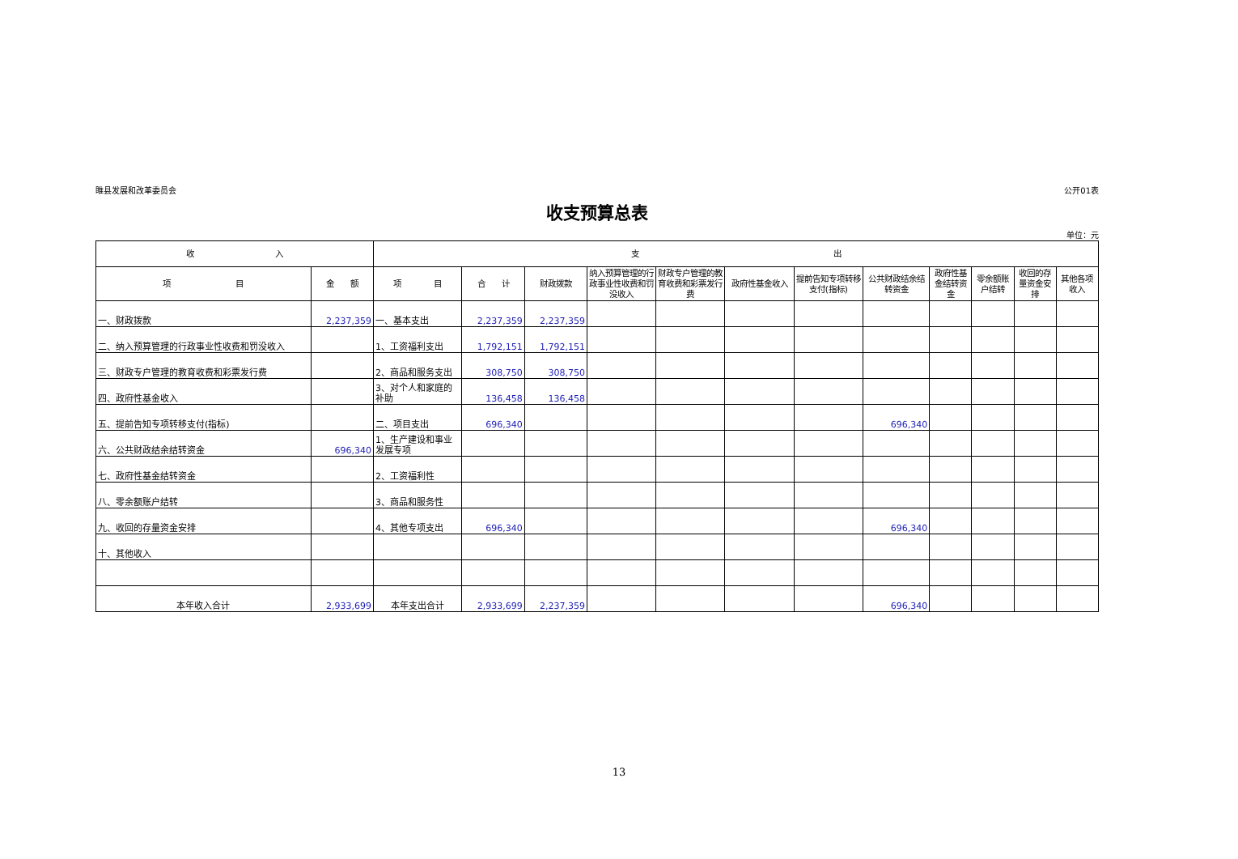睢县发展和改革委员会 公开01表
收支预算总表
单位：元
| 收 入 | | 支 出 | | | | | | | | | | | |
| --- | --- | --- | --- | --- | --- | --- | --- | --- | --- | --- | --- | --- | --- |
| 项 目 | 金 额 | 项 目 | 合 计 | 财政拨款 | 纳入预算管理的行政事业性收费和罚没收入 | 财政专户管理的教育收费和彩票发行费 | 政府性基金收入 | 提前告知专项转移支付(指标) | 公共财政结余结转资金 | 政府性基金结转资金 | 零余额账户结转 | 收回的存量资金安排 | 其他各项收入 |
| 一、财政拨款 | 2,237,359 | 一、基本支出 | 2,237,359 | 2,237,359 | | | | | | | | | |
| 二、纳入预算管理的行政事业性收费和罚没收入 | | 1、工资福利支出 | 1,792,151 | 1,792,151 | | | | | | | | | |
| 三、财政专户管理的教育收费和彩票发行费 | | 2、商品和服务支出 | 308,750 | 308,750 | | | | | | | | | |
| 四、政府性基金收入 | | 3、对个人和家庭的补助 | 136,458 | 136,458 | | | | | | | | | |
| 五、提前告知专项转移支付(指标) | | 二、项目支出 | 696,340 | | | | | | 696,340 | | | | |
| 六、公共财政结余结转资金 | 696,340 | 1、生产建设和事业发展专项 | | | | | | | | | | | |
| 七、政府性基金结转资金 | | 2、工资福利性 | | | | | | | | | | | |
| 八、零余额账户结转 | | 3、商品和服务性 | | | | | | | | | | | |
| 九、收回的存量资金安排 | | 4、其他专项支出 | 696,340 | | | | | | 696,340 | | | | |
| 十、其他收入 | | | | | | | | | | | | | |
| 本年收入合计 | 2,933,699 | 本年支出合计 | 2,933,699 | 2,237,359 | | | | | 696,340 | | | | |
13